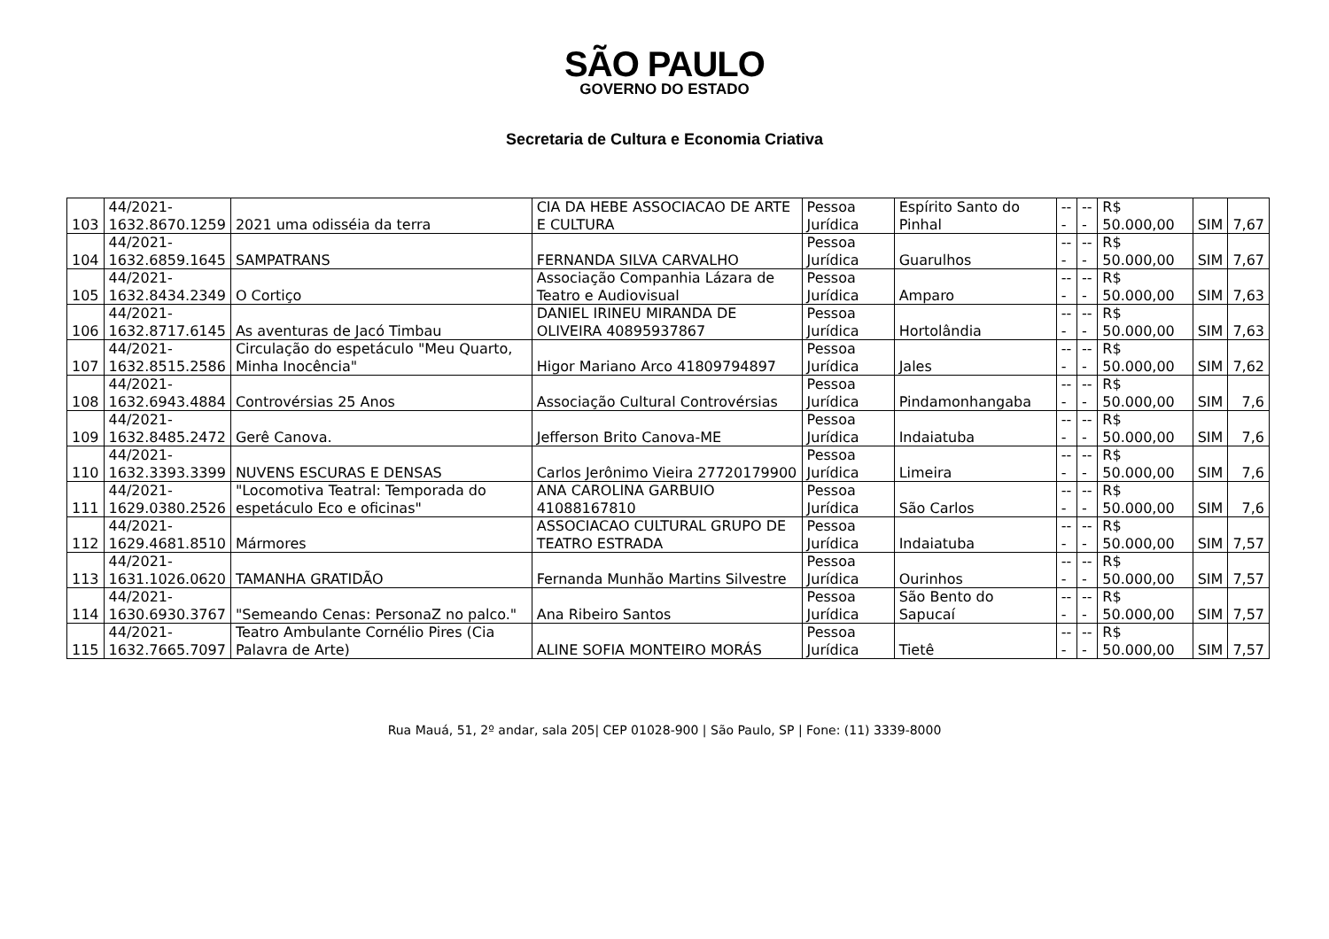SÃO PAULO
GOVERNO DO ESTADO
Secretaria de Cultura e Economia Criativa
| 103 | 44/2021- 1632.8670.1259 | 2021 uma odisséia da terra | CIA DA HEBE ASSOCIACAO DE ARTE E CULTURA | Pessoa Jurídica | Espírito Santo do Pinhal | --- | --- | R$ 50.000,00 | SIM | 7,67 |
| 104 | 44/2021- 1632.6859.1645 | SAMPATRANS | FERNANDA SILVA CARVALHO | Pessoa Jurídica | Guarulhos | --- | --- | R$ 50.000,00 | SIM | 7,67 |
| 105 | 44/2021- 1632.8434.2349 | O Cortiço | Associação Companhia Lázara de Teatro e Audiovisual | Pessoa Jurídica | Amparo | --- | --- | R$ 50.000,00 | SIM | 7,63 |
| 106 | 44/2021- 1632.8717.6145 | As aventuras de Jacó Timbau | DANIEL IRINEU MIRANDA DE OLIVEIRA 40895937867 | Pessoa Jurídica | Hortolândia | --- | --- | R$ 50.000,00 | SIM | 7,63 |
| 107 | 44/2021- 1632.8515.2586 | Circulação do espetáculo "Meu Quarto, Minha Inocência" | Higor Mariano Arco 41809794897 | Pessoa Jurídica | Jales | --- | --- | R$ 50.000,00 | SIM | 7,62 |
| 108 | 44/2021- 1632.6943.4884 | Controvérsias 25 Anos | Associação Cultural Controvérsias | Pessoa Jurídica | Pindamonhangaba | --- | --- | R$ 50.000,00 | SIM | 7,6 |
| 109 | 44/2021- 1632.8485.2472 | Gerê Canova. | Jefferson Brito Canova-ME | Pessoa Jurídica | Indaiatuba | --- | --- | R$ 50.000,00 | SIM | 7,6 |
| 110 | 44/2021- 1632.3393.3399 | NUVENS ESCURAS E DENSAS | Carlos Jerônimo Vieira 27720179900 | Pessoa Jurídica | Limeira | --- | --- | R$ 50.000,00 | SIM | 7,6 |
| 111 | 44/2021- 1629.0380.2526 | "Locomotiva Teatral: Temporada do espetáculo Eco e oficinas" | ANA CAROLINA GARBUIO 41088167810 | Pessoa Jurídica | São Carlos | --- | --- | R$ 50.000,00 | SIM | 7,6 |
| 112 | 44/2021- 1629.4681.8510 | Mármores | ASSOCIACAO CULTURAL GRUPO DE TEATRO ESTRADA | Pessoa Jurídica | Indaiatuba | --- | --- | R$ 50.000,00 | SIM | 7,57 |
| 113 | 44/2021- 1631.1026.0620 | TAMANHA GRATIDÃO | Fernanda Munhão Martins Silvestre | Pessoa Jurídica | Ourinhos | --- | --- | R$ 50.000,00 | SIM | 7,57 |
| 114 | 44/2021- 1630.6930.3767 | "Semeando Cenas: PersonaZ no palco." | Ana Ribeiro Santos | Pessoa Jurídica | São Bento do Sapucaí | --- | --- | R$ 50.000,00 | SIM | 7,57 |
| 115 | 44/2021- 1632.7665.7097 | Teatro Ambulante Cornélio Pires (Cia Palavra de Arte) | ALINE SOFIA MONTEIRO MORÁS | Pessoa Jurídica | Tietê | --- | --- | R$ 50.000,00 | SIM | 7,57 |
Rua Mauá, 51, 2º andar, sala 205| CEP 01028-900 | São Paulo, SP | Fone: (11) 3339-8000